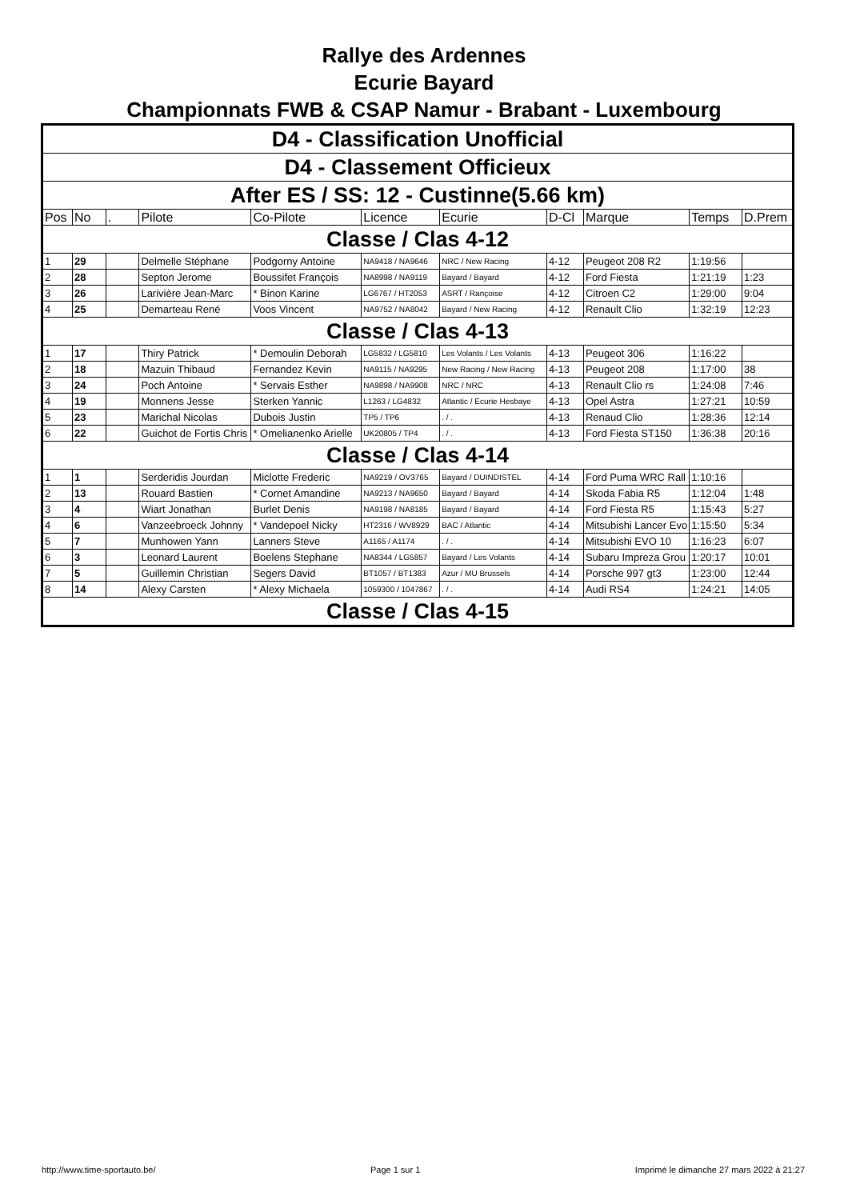Rallye des Ardennes
Ecurie Bayard
Championnats FWB & CSAP Namur - Brabant - Luxembourg
| D4 - Classification Unofficial | | | | | | | | | | |
| D4 - Classement Officieux | | | | | | | | | | |
| After ES / SS: 12 - Custinne(5.66 km) | | | | | | | | | | |
| Pos | No | . | Pilote | Co-Pilote | Licence | Ecurie | D-Cl | Marque | Temps | D.Prem |
| Classe / Clas 4-12 | | | | | | | | | | |
| 1 | 29 | | Delmelle Stéphane | Podgorny Antoine | NA9418 / NA9646 | NRC / New Racing | 4-12 | Peugeot 208 R2 | 1:19:56 | |
| 2 | 28 | | Septon Jerome | Boussifet François | NA8998 / NA9119 | Bayard / Bayard | 4-12 | Ford Fiesta | 1:21:19 | 1:23 |
| 3 | 26 | | Larivière Jean-Marc | * Binon Karine | LG6767 / HT2053 | ASRT / Rançoise | 4-12 | Citroen C2 | 1:29:00 | 9:04 |
| 4 | 25 | | Demarteau René | Voos Vincent | NA9752 / NA8042 | Bayard / New Racing | 4-12 | Renault Clio | 1:32:19 | 12:23 |
| Classe / Clas 4-13 | | | | | | | | | | |
| 1 | 17 | | Thiry Patrick | * Demoulin Deborah | LG5832 / LG5810 | Les Volants / Les Volants | 4-13 | Peugeot 306 | 1:16:22 | |
| 2 | 18 | | Mazuin Thibaud | Fernandez Kevin | NA9115 / NA9295 | New Racing / New Racing | 4-13 | Peugeot 208 | 1:17:00 | 38 |
| 3 | 24 | | Poch Antoine | * Servais Esther | NA9898 / NA9908 | NRC / NRC | 4-13 | Renault Clio rs | 1:24:08 | 7:46 |
| 4 | 19 | | Monnens Jesse | Sterken Yannic | L1263 / LG4832 | Atlantic / Ecurie Hesbaye | 4-13 | Opel Astra | 1:27:21 | 10:59 |
| 5 | 23 | | Marichal Nicolas | Dubois Justin | TP5 / TP6 | . / . | 4-13 | Renaud Clio | 1:28:36 | 12:14 |
| 6 | 22 | | Guichot de Fortis Chris | * Omelianenko Arielle | UK20805 / TP4 | . / . | 4-13 | Ford Fiesta ST150 | 1:36:38 | 20:16 |
| Classe / Clas 4-14 | | | | | | | | | | |
| 1 | 1 | | Serderidis Jourdan | Miclotte Frederic | NA9219 / OV3765 | Bayard / DUINDISTEL | 4-14 | Ford Puma WRC Rall | 1:10:16 | |
| 2 | 13 | | Rouard Bastien | * Cornet Amandine | NA9213 / NA9650 | Bayard / Bayard | 4-14 | Skoda Fabia R5 | 1:12:04 | 1:48 |
| 3 | 4 | | Wiart Jonathan | Burlet Denis | NA9198 / NA8185 | Bayard / Bayard | 4-14 | Ford Fiesta R5 | 1:15:43 | 5:27 |
| 4 | 6 | | Vanzeebroeck Johnny | * Vandepoel Nicky | HT2316 / WV8929 | BAC / Atlantic | 4-14 | Mitsubishi Lancer Evo | 1:15:50 | 5:34 |
| 5 | 7 | | Munhowen Yann | Lanners Steve | A1165 / A1174 | . / . | 4-14 | Mitsubishi EVO 10 | 1:16:23 | 6:07 |
| 6 | 3 | | Leonard Laurent | Boelens Stephane | NA8344 / LG5857 | Bayard / Les Volants | 4-14 | Subaru Impreza Grou | 1:20:17 | 10:01 |
| 7 | 5 | | Guillemin Christian | Segers David | BT1057 / BT1383 | Azur / MU Brussels | 4-14 | Porsche 997 gt3 | 1:23:00 | 12:44 |
| 8 | 14 | | Alexy Carsten | * Alexy Michaela | 1059300 / 1047867 | . / . | 4-14 | Audi RS4 | 1:24:21 | 14:05 |
| Classe / Clas 4-15 | | | | | | | | | | |
http://www.time-sportauto.be/ Page 1 sur 1 Imprimé le dimanche 27 mars 2022 à 21:27